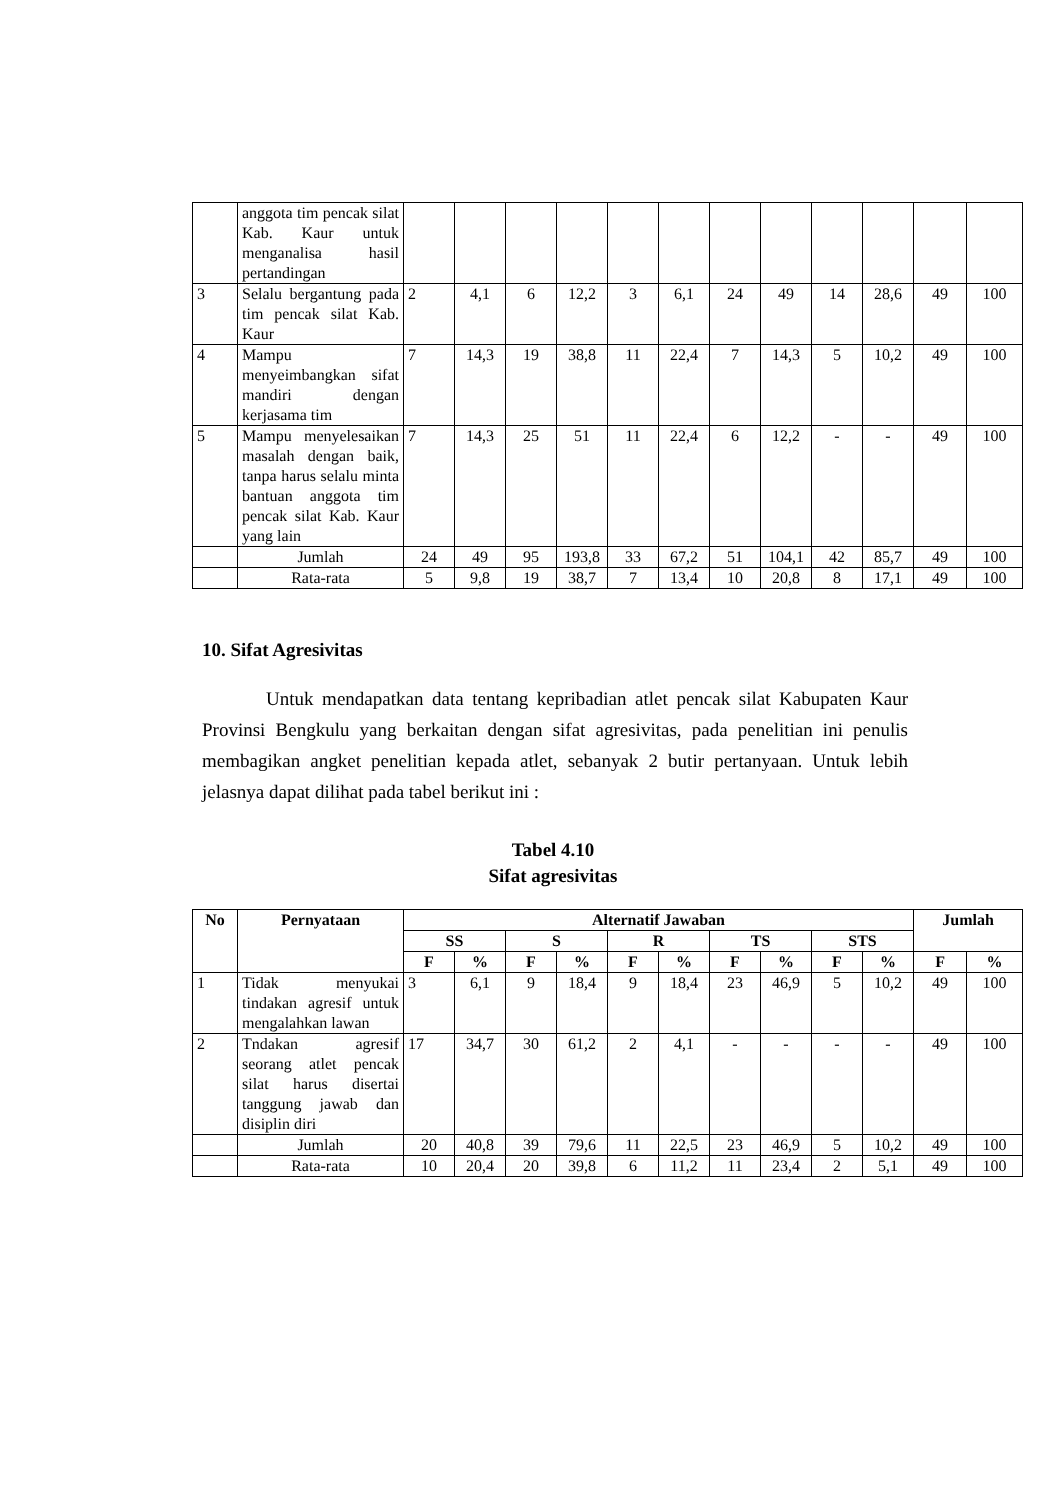| | anggota tim pencak silat Kab. Kaur untuk menganalisa hasil pertandingan | | | | | | | | | | | | |
| 3 | Selalu bergantung pada tim pencak silat Kab. Kaur | 2 | 4,1 | 6 | 12,2 | 3 | 6,1 | 24 | 49 | 14 | 28,6 | 49 | 100 |
| 4 | Mampu menyeimbangkan sifat mandiri dengan kerjasama tim | 7 | 14,3 | 19 | 38,8 | 11 | 22,4 | 7 | 14,3 | 5 | 10,2 | 49 | 100 |
| 5 | Mampu menyelesaikan masalah dengan baik, tanpa harus selalu minta bantuan anggota tim pencak silat Kab. Kaur yang lain | 7 | 14,3 | 25 | 51 | 11 | 22,4 | 6 | 12,2 | - | - | 49 | 100 |
| | Jumlah | 24 | 49 | 95 | 193,8 | 33 | 67,2 | 51 | 104,1 | 42 | 85,7 | 49 | 100 |
| | Rata-rata | 5 | 9,8 | 19 | 38,7 | 7 | 13,4 | 10 | 20,8 | 8 | 17,1 | 49 | 100 |
10. Sifat Agresivitas
Untuk mendapatkan data tentang kepribadian atlet pencak silat Kabupaten Kaur Provinsi Bengkulu yang berkaitan dengan sifat agresivitas, pada penelitian ini penulis membagikan angket penelitian kepada atlet, sebanyak 2 butir pertanyaan. Untuk lebih jelasnya dapat dilihat pada tabel berikut ini :
Tabel 4.10
Sifat agresivitas
| No | Pernyataan | Alternatif Jawaban | | | | | | | | | | Jumlah | |
| --- | --- | --- | --- | --- | --- | --- | --- | --- | --- | --- | --- | --- | --- |
| | | SS | | S | | R | | TS | | STS | | | |
| | | F | % | F | % | F | % | F | % | F | % | F | % |
| 1 | Tidak menyukai tindakan agresif untuk mengalahkan lawan | 3 | 6,1 | 9 | 18,4 | 9 | 18,4 | 23 | 46,9 | 5 | 10,2 | 49 | 100 |
| 2 | Tndakan agresif seorang atlet pencak silat harus disertai tanggung jawab dan disiplin diri | 17 | 34,7 | 30 | 61,2 | 2 | 4,1 | - | - | - | - | 49 | 100 |
| | Jumlah | 20 | 40,8 | 39 | 79,6 | 11 | 22,5 | 23 | 46,9 | 5 | 10,2 | 49 | 100 |
| | Rata-rata | 10 | 20,4 | 20 | 39,8 | 6 | 11,2 | 11 | 23,4 | 2 | 5,1 | 49 | 100 |